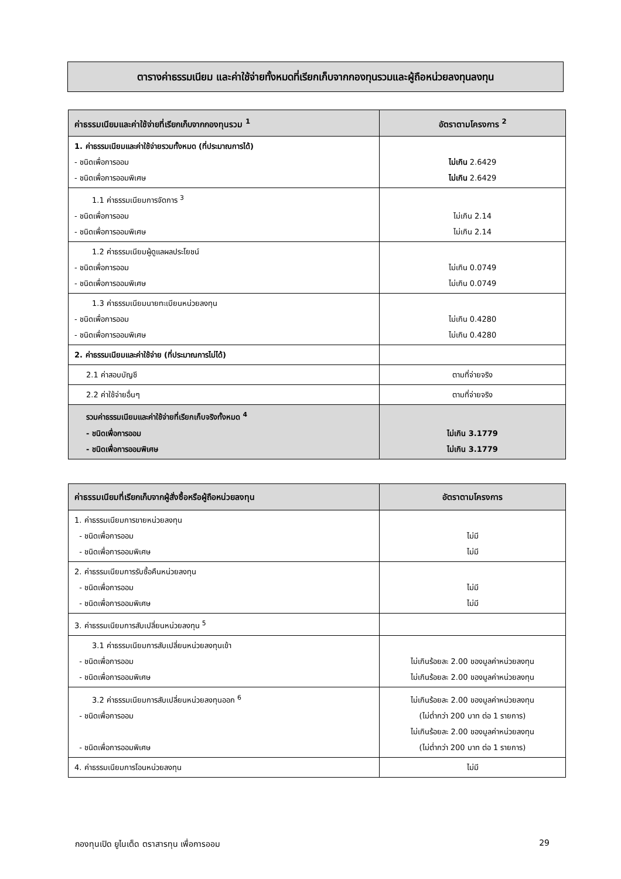ตารางค่าธรรมเนียม และค่าใช้จ่ายทั้งหมดที่เรียกเก็บจากกองทุนรวมและผู้ถือหน่วยลงทุนลงทุน
| ค่าธรรมเนียมและค่าใช้จ่ายที่เรียกเก็บจากกองทุนรวม <sup>1</sup> | อัตราตามโครงการ <sup>2</sup> |
| --- | --- |
| 1. ค่าธรรมเนียมและค่าใช้จ่ายรวมทั้งหมด (ที่ประมาณการได้) - ชนิดเพื่อการออม - ชนิดเพื่อการออมพิเศษ | ไม่เกิน 2.6429 ไม่เกิน 2.6429 |
| 1.1 ค่าธรรมเนียมการจัดการ <sup>3</sup> - ชนิดเพื่อการออม - ชนิดเพื่อการออมพิเศษ | ไม่เกิน 2.14 ไม่เกิน 2.14 |
| 1.2 ค่าธรรมเนียมผู้ดูแลผลประโยชน์ - ชนิดเพื่อการออม - ชนิดเพื่อการออมพิเศษ | ไม่เกิน 0.0749 ไม่เกิน 0.0749 |
| 1.3 ค่าธรรมเนียมนายทะเบียนหน่วยลงทุน - ชนิดเพื่อการออม - ชนิดเพื่อการออมพิเศษ | ไม่เกิน 0.4280 ไม่เกิน 0.4280 |
| 2. ค่าธรรมเนียมและค่าใช้จ่าย (ที่ประมาณการไม่ได้) | |
| 2.1 ค่าสอบบัญชี | ตามที่จ่ายจริง |
| 2.2 ค่าใช้จ่ายอื่นๆ | ตามที่จ่ายจริง |
| รวมค่าธรรมเนียมและค่าใช้จ่ายที่เรียกเก็บจริงทั้งหมด <sup>4</sup> - ชนิดเพื่อการออม - ชนิดเพื่อการออมพิเศษ | ไม่เกิน 3.1779 ไม่เกิน 3.1779 |
| ค่าธรรมเนียมที่เรียกเก็บจากผู้สั่งซื้อหรือผู้ถือหน่วยลงทุน | อัตราตามโครงการ |
| --- | --- |
| 1. ค่าธรรมเนียมการขายหน่วยลงทุน - ชนิดเพื่อการออม - ชนิดเพื่อการออมพิเศษ | ไม่มี ไม่มี |
| 2. ค่าธรรมเนียมการรับซื้อคืนหน่วยลงทุน - ชนิดเพื่อการออม - ชนิดเพื่อการออมพิเศษ | ไม่มี ไม่มี |
| 3. ค่าธรรมเนียมการสับเปลี่ยนหน่วยลงทุน <sup>5</sup> | |
| 3.1 ค่าธรรมเนียมการสับเปลี่ยนหน่วยลงทุนเข้า - ชนิดเพื่อการออม - ชนิดเพื่อการออมพิเศษ | ไม่เกินร้อยละ 2.00 ของมูลค่าหน่วยลงทุน ไม่เกินร้อยละ 2.00 ของมูลค่าหน่วยลงทุน |
| 3.2 ค่าธรรมเนียมการสับเปลี่ยนหน่วยลงทุนออก <sup>6</sup> - ชนิดเพื่อการออม - ชนิดเพื่อการออมพิเศษ | ไม่เกินร้อยละ 2.00 ของมูลค่าหน่วยลงทุน (ไม่ต่ำกว่า 200 บาท ต่อ 1 รายการ) ไม่เกินร้อยละ 2.00 ของมูลค่าหน่วยลงทุน (ไม่ต่ำกว่า 200 บาท ต่อ 1 รายการ) |
| 4. ค่าธรรมเนียมการโอนหน่วยลงทุน | ไม่มี |
กองทุนเปิด ยูไนเต็ด ตราสารทุน เพื่อการออม 29